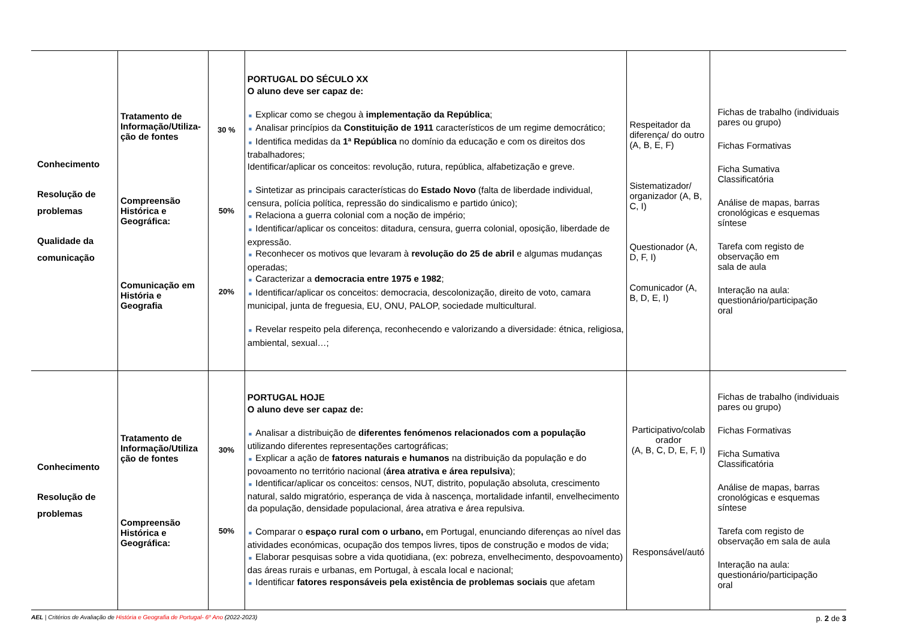| Conhecimento Resolução de problemas Qualidade da comunicação | Tratamento de Informação/Utiliza-ção de fontes Compreensão Histórica e Geográfica: Comunicação em História e Geografia | 30 % 50% 20% | PORTUGAL DO SÉCULO XX O aluno deve ser capaz de: ■ Explicar como se chegou à implementação da República ; ■ Analisar princípios da Constituição de 1911 característicos de um regime democrático; ■ Identifica medidas da 1ª República no domínio da educação e com os direitos dos trabalhadores; Identificar/aplicar os conceitos: revolução, rutura, república, alfabetização e greve. ■ Sintetizar as principais características do Estado Novo (falta de liberdade individual, censura, polícia política, repressão do sindicalismo e partido único); ■ Relaciona a guerra colonial com a noção de império; ■ Identificar/aplicar os conceitos: ditadura, censura, guerra colonial, oposição, liberdade de expressão. ■ Reconhecer os motivos que levaram à revolução do 25 de abril e algumas mudanças operadas; ■ Caracterizar a democracia entre 1975 e 1982 ; ■ Identificar/aplicar os conceitos: democracia, descolonização, direito de voto, camara municipal, junta de freguesia, EU, ONU, PALOP, sociedade multicultural. ■ Revelar respeito pela diferença, reconhecendo e valorizando a diversidade: étnica, religiosa, ambiental, sexual…; | Respeitador da diferença/ do outro (A, B, E, F) Sistematizador/ organizador (A, B, C, I) Questionador (A, D, F, I) Comunicador (A, B, D, E, I) | Fichas de trabalho (individuais pares ou grupo) Fichas Formativas Ficha Sumativa Classificatória Análise de mapas, barras cronológicas e esquemas síntese Tarefa com registo de observação em sala de aula Interação na aula: questionário/participação oral |
| Conhecimento Resolução de problemas | Tratamento de Informação/Utiliza ção de fontes Compreensão Histórica e Geográfica: | 30% 50% | PORTUGAL HOJE O aluno deve ser capaz de: ■ Analisar a distribuição de diferentes fenómenos relacionados com a população utilizando diferentes representações cartográficas; ■ Explicar a ação de fatores naturais e humanos na distribuição da população e do povoamento no território nacional ( área atrativa e área repulsiva ); ■ Identificar/aplicar os conceitos: censos, NUT, distrito, população absoluta, crescimento natural, saldo migratório, esperança de vida à nascença, mortalidade infantil, envelhecimento da população, densidade populacional, área atrativa e área repulsiva. ■ Comparar o espaço rural com o urbano, em Portugal, enunciando diferenças ao nível das atividades económicas, ocupação dos tempos livres, tipos de construção e modos de vida; ■ Elaborar pesquisas sobre a vida quotidiana, (ex: pobreza, envelhecimento, despovoamento) das áreas rurais e urbanas, em Portugal, à escala local e nacional; ■ Identificar fatores responsáveis pela existência de problemas sociais que afetam | Participativo/colab orador (A, B, C, D, E, F, I) Responsável/autó | Fichas de trabalho (individuais pares ou grupo) Fichas Formativas Ficha Sumativa Classificatória Análise de mapas, barras cronológicas e esquemas síntese Tarefa com registo de observação em sala de aula Interação na aula: questionário/participação oral |
AEL | Critérios de Avaliação de História e Geografia de Portugal- 6º Ano (2022-2023) p. 2 de 3